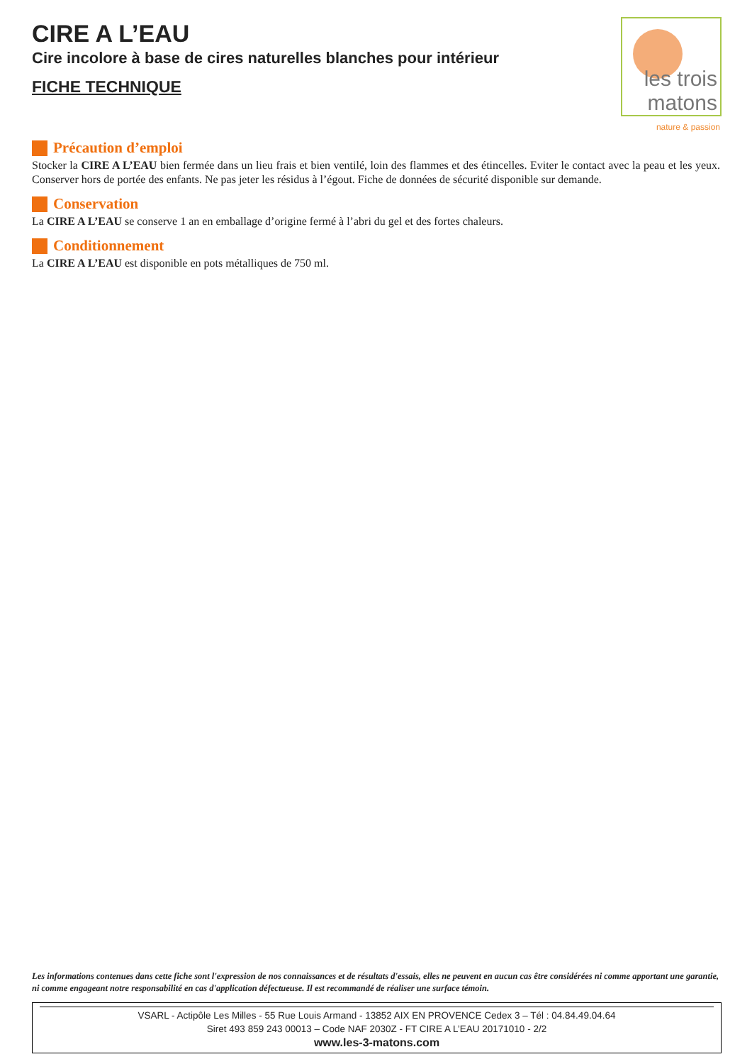CIRE A L’EAU
Cire incolore à base de cires naturelles blanches pour intérieur
FICHE TECHNIQUE
Précaution d’emploi
Stocker la CIRE A L’EAU bien fermée dans un lieu frais et bien ventilé, loin des flammes et des étincelles. Eviter le contact avec la peau et les yeux. Conserver hors de portée des enfants. Ne pas jeter les résidus à l’égout. Fiche de données de sécurité disponible sur demande.
Conservation
La CIRE A L’EAU se conserve 1 an en emballage d’origine fermé à l’abri du gel et des fortes chaleurs.
Conditionnement
La CIRE A L’EAU est disponible en pots métalliques de 750 ml.
les trois matons
nature & passion
Les informations contenues dans cette fiche sont l'expression de nos connaissances et de résultats d'essais, elles ne peuvent en aucun cas être considérées ni comme apportant une garantie, ni comme engageant notre responsabilité en cas d'application défectueuse. Il est recommandé de réaliser une surface témoin.
VSARL - Actipôle Les Milles - 55 Rue Louis Armand - 13852 AIX EN PROVENCE Cedex 3 – Tél : 04.84.49.04.64
Siret 493 859 243 00013 – Code NAF 2030Z - FT CIRE A L’EAU 20171010 - 2/2
www.les-3-matons.com